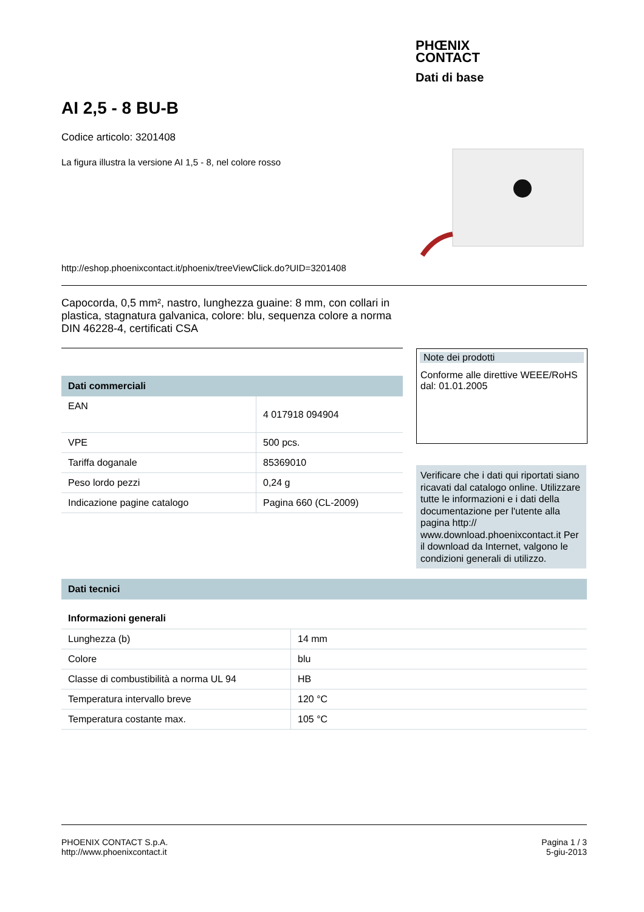PHŒNIX
CONTACT
Dati di base
AI 2,5 - 8 BU-B
Codice articolo: 3201408
La figura illustra la versione AI 1,5 - 8, nel colore rosso
http://eshop.phoenixcontact.it/phoenix/treeViewClick.do?UID=3201408
Capocorda, 0,5 mm², nastro, lunghezza guaine: 8 mm, con collari in plastica, stagnatura galvanica, colore: blu, sequenza colore a norma DIN 46228-4, certificati CSA
Dati commerciali
| EAN | 4 017918 094904 |
| VPE | 500 pcs. |
| Tariffa doganale | 85369010 |
| Peso lordo pezzi | 0,24 g |
| Indicazione pagine catalogo | Pagina 660 (CL-2009) |
Note dei prodotti
Conforme alle direttive WEEE/RoHS dal: 01.01.2005
Verificare che i dati qui riportati siano ricavati dal catalogo online. Utilizzare tutte le informazioni e i dati della documentazione per l'utente alla pagina http:// www.download.phoenixcontact.it Per il download da Internet, valgono le condizioni generali di utilizzo.
Dati tecnici
Informazioni generali
| Lunghezza (b) | 14 mm |
| Colore | blu |
| Classe di combustibilità a norma UL 94 | HB |
| Temperatura intervallo breve | 120 °C |
| Temperatura costante max. | 105 °C |
PHOENIX CONTACT S.p.A.
http://www.phoenixcontact.it
Pagina 1 / 3
5-giu-2013